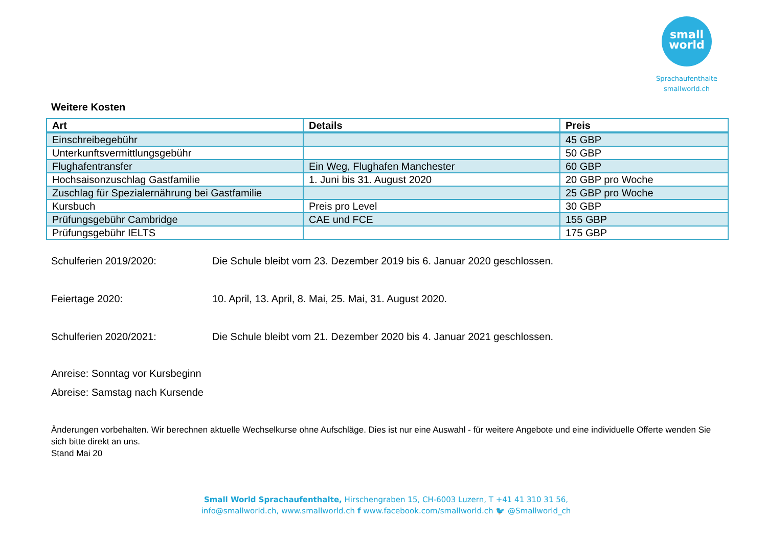small
world
Sprachaufenthalte
smallworld.ch
Weitere Kosten
| Art | Details | Preis |
| --- | --- | --- |
| Einschreibegebühr | | 45 GBP |
| Unterkunftsvermittlungsgebühr | | 50 GBP |
| Flughafentransfer | Ein Weg, Flughafen Manchester | 60 GBP |
| Hochsaisonzuschlag Gastfamilie | 1. Juni bis 31. August 2020 | 20 GBP pro Woche |
| Zuschlag für Spezialernährung bei Gastfamilie | | 25 GBP pro Woche |
| Kursbuch | Preis pro Level | 30 GBP |
| Prüfungsgebühr Cambridge | CAE und FCE | 155 GBP |
| Prüfungsgebühr IELTS | | 175 GBP |
Schulferien 2019/2020: Die Schule bleibt vom 23. Dezember 2019 bis 6. Januar 2020 geschlossen.
Feiertage 2020: 10. April, 13. April, 8. Mai, 25. Mai, 31. August 2020.
Schulferien 2020/2021: Die Schule bleibt vom 21. Dezember 2020 bis 4. Januar 2021 geschlossen.
Anreise: Sonntag vor Kursbeginn
Abreise: Samstag nach Kursende
Änderungen vorbehalten. Wir berechnen aktuelle Wechselkurse ohne Aufschläge. Dies ist nur eine Auswahl - für weitere Angebote und eine individuelle Offerte wenden Sie sich bitte direkt an uns.
Stand Mai 20
Small World Sprachaufenthalte, Hirschengraben 15, CH-6003 Luzern, T +41 41 310 31 56,
info@smallworld.ch, www.smallworld.ch f www.facebook.com/smallworld.ch 🐦 @Smallworld_ch